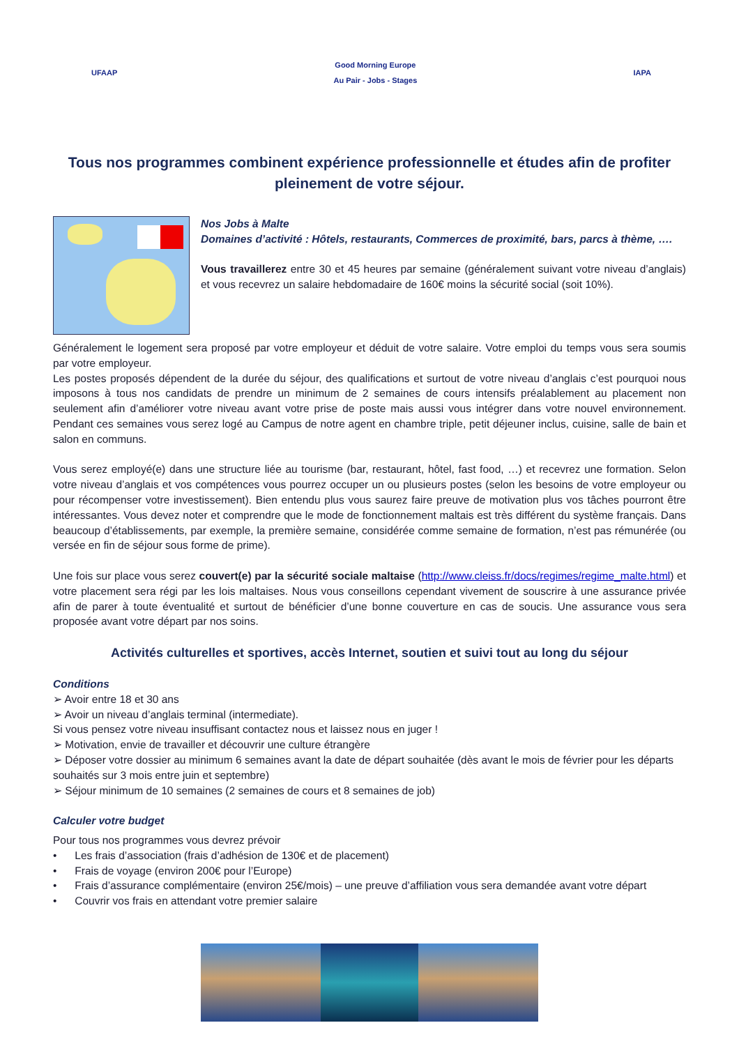UFAAP
Good Morning Europe
Au Pair - Jobs - Stages
IAPA
Tous nos programmes combinent expérience professionnelle et études afin de profiter pleinement de votre séjour.
Nos Jobs à Malte
Domaines d’activité : Hôtels, restaurants, Commerces de proximité, bars, parcs à thème, ….
Vous travaillerez entre 30 et 45 heures par semaine (généralement suivant votre niveau d’anglais) et vous recevrez un salaire hebdomadaire de 160€ moins la sécurité social (soit 10%).
Généralement le logement sera proposé par votre employeur et déduit de votre salaire. Votre emploi du temps vous sera soumis par votre employeur.
Les postes proposés dépendent de la durée du séjour, des qualifications et surtout de votre niveau d’anglais c’est pourquoi nous imposons à tous nos candidats de prendre un minimum de 2 semaines de cours intensifs préalablement au placement non seulement afin d’améliorer votre niveau avant votre prise de poste mais aussi vous intégrer dans votre nouvel environnement. Pendant ces semaines vous serez logé au Campus de notre agent en chambre triple, petit déjeuner inclus, cuisine, salle de bain et salon en communs.
Vous serez employé(e) dans une structure liée au tourisme (bar, restaurant, hôtel, fast food, …) et recevrez une formation. Selon votre niveau d’anglais et vos compétences vous pourrez occuper un ou plusieurs postes (selon les besoins de votre employeur ou pour récompenser votre investissement). Bien entendu plus vous saurez faire preuve de motivation plus vos tâches pourront être intéressantes. Vous devez noter et comprendre que le mode de fonctionnement maltais est très différent du système français. Dans beaucoup d’établissements, par exemple, la première semaine, considérée comme semaine de formation, n’est pas rémunérée (ou versée en fin de séjour sous forme de prime).
Une fois sur place vous serez couvert(e) par la sécurité sociale maltaise (http://www.cleiss.fr/docs/regimes/regime_malte.html) et votre placement sera régi par les lois maltaises. Nous vous conseillons cependant vivement de souscrire à une assurance privée afin de parer à toute éventualité et surtout de bénéficier d’une bonne couverture en cas de soucis. Une assurance vous sera proposée avant votre départ par nos soins.
Activités culturelles et sportives, accès Internet, soutien et suivi tout au long du séjour
Conditions
➢ Avoir entre 18 et 30 ans
➢ Avoir un niveau d’anglais terminal (intermediate).
Si vous pensez votre niveau insuffisant contactez nous et laissez nous en juger !
➢ Motivation, envie de travailler et découvrir une culture étrangère
➢ Déposer votre dossier au minimum 6 semaines avant la date de départ souhaitée (dès avant le mois de février pour les départs souhaités sur 3 mois entre juin et septembre)
➢ Séjour minimum de 10 semaines (2 semaines de cours et 8 semaines de job)
Calculer votre budget
Pour tous nos programmes vous devrez prévoir
• Les frais d’association (frais d’adhésion de 130€ et de placement)
• Frais de voyage (environ 200€ pour l’Europe)
• Frais d’assurance complémentaire (environ 25€/mois) – une preuve d’affiliation vous sera demandée avant votre départ
• Couvrir vos frais en attendant votre premier salaire